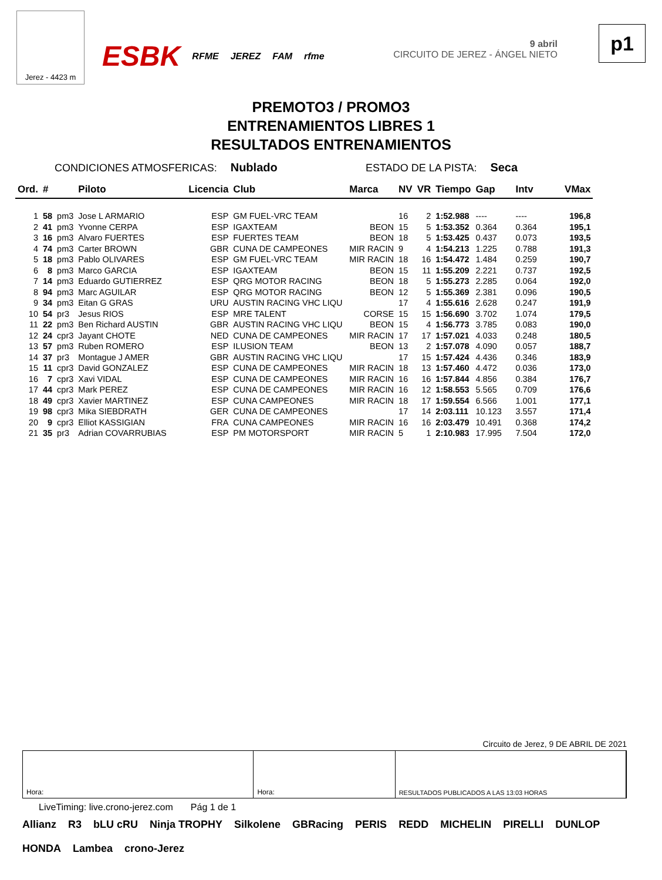Jerez - 4423 m
ESBK RFME JEREZ FAM rfme 9 abril
CIRCUITO DE JEREZ - ÁNGEL NIETO
p1
PREMOTO3 / PROMO3
ENTRENAMIENTOS LIBRES 1
RESULTADOS ENTRENAMIENTOS
CONDICIONES ATMOSFERICAS: Nublado ESTADO DE LA PISTA: Seca
| Ord. | # | | Piloto | Licencia | Club | Marca | NV | VR | Tiempo | Gap | Intv | VMax |
| --- | --- | --- | --- | --- | --- | --- | --- | --- | --- | --- | --- | --- |
| 1 | 58 | pm3 | Jose L ARMARIO | ESP | GM FUEL-VRC TEAM | | 16 | 2 | 1:52.988 | ---- | ---- | 196,8 |
| 2 | 41 | pm3 | Yvonne CERPA | ESP | IGAXTEAM | BEON | 15 | 5 | 1:53.352 | 0.364 | 0.364 | 195,1 |
| 3 | 16 | pm3 | Alvaro FUERTES | ESP | FUERTES TEAM | BEON | 18 | 5 | 1:53.425 | 0.437 | 0.073 | 193,5 |
| 4 | 74 | pm3 | Carter BROWN | GBR | CUNA DE CAMPEONES | MIR RACIN | 9 | 4 | 1:54.213 | 1.225 | 0.788 | 191,3 |
| 5 | 18 | pm3 | Pablo OLIVARES | ESP | GM FUEL-VRC TEAM | MIR RACIN | 18 | 16 | 1:54.472 | 1.484 | 0.259 | 190,7 |
| 6 | 8 | pm3 | Marco GARCIA | ESP | IGAXTEAM | BEON | 15 | 11 | 1:55.209 | 2.221 | 0.737 | 192,5 |
| 7 | 14 | pm3 | Eduardo GUTIERREZ | ESP | QRG MOTOR RACING | BEON | 18 | 5 | 1:55.273 | 2.285 | 0.064 | 192,0 |
| 8 | 94 | pm3 | Marc AGUILAR | ESP | QRG MOTOR RACING | BEON | 12 | 5 | 1:55.369 | 2.381 | 0.096 | 190,5 |
| 9 | 34 | pm3 | Eitan G GRAS | URU | AUSTIN RACING VHC LIQU | | 17 | 4 | 1:55.616 | 2.628 | 0.247 | 191,9 |
| 10 | 54 | pr3 | Jesus RIOS | ESP | MRE TALENT | CORSE | 15 | 15 | 1:56.690 | 3.702 | 1.074 | 179,5 |
| 11 | 22 | pm3 | Ben Richard AUSTIN | GBR | AUSTIN RACING VHC LIQU | BEON | 15 | 4 | 1:56.773 | 3.785 | 0.083 | 190,0 |
| 12 | 24 | cpr3 | Jayant CHOTE | NED | CUNA DE CAMPEONES | MIR RACIN | 17 | 17 | 1:57.021 | 4.033 | 0.248 | 180,5 |
| 13 | 57 | pm3 | Ruben ROMERO | ESP | ILUSION TEAM | BEON | 13 | 2 | 1:57.078 | 4.090 | 0.057 | 188,7 |
| 14 | 37 | pr3 | Montague J AMER | GBR | AUSTIN RACING VHC LIQU | | 17 | 15 | 1:57.424 | 4.436 | 0.346 | 183,9 |
| 15 | 11 | cpr3 | David GONZALEZ | ESP | CUNA DE CAMPEONES | MIR RACIN | 18 | 13 | 1:57.460 | 4.472 | 0.036 | 173,0 |
| 16 | 7 | cpr3 | Xavi VIDAL | ESP | CUNA DE CAMPEONES | MIR RACIN | 16 | 16 | 1:57.844 | 4.856 | 0.384 | 176,7 |
| 17 | 44 | cpr3 | Mark PEREZ | ESP | CUNA DE CAMPEONES | MIR RACIN | 16 | 12 | 1:58.553 | 5.565 | 0.709 | 176,6 |
| 18 | 49 | cpr3 | Xavier MARTINEZ | ESP | CUNA CAMPEONES | MIR RACIN | 18 | 17 | 1:59.554 | 6.566 | 1.001 | 177,1 |
| 19 | 98 | cpr3 | Mika SIEBDRATH | GER | CUNA DE CAMPEONES | | 17 | 14 | 2:03.111 | 10.123 | 3.557 | 171,4 |
| 20 | 9 | cpr3 | Elliot KASSIGIAN | FRA | CUNA CAMPEONES | MIR RACIN | 16 | 16 | 2:03.479 | 10.491 | 0.368 | 174,2 |
| 21 | 35 | pr3 | Adrian COVARRUBIAS | ESP | PM MOTORSPORT | MIR RACIN | 5 | 1 | 2:10.983 | 17.995 | 7.504 | 172,0 |
Circuito de Jerez, 9 DE ABRIL DE 2021
Hora: Hora: RESULTADOS PUBLICADOS A LAS 13:03 HORAS
LiveTiming: live.crono-jerez.com Pág 1 de 1
Allianz R3 bLU cRU Ninja TROPHY Silkolene GBRacing PERIS REDD MICHELIN PIRELLI DUNLOP HONDA Lambea crono-Jerez